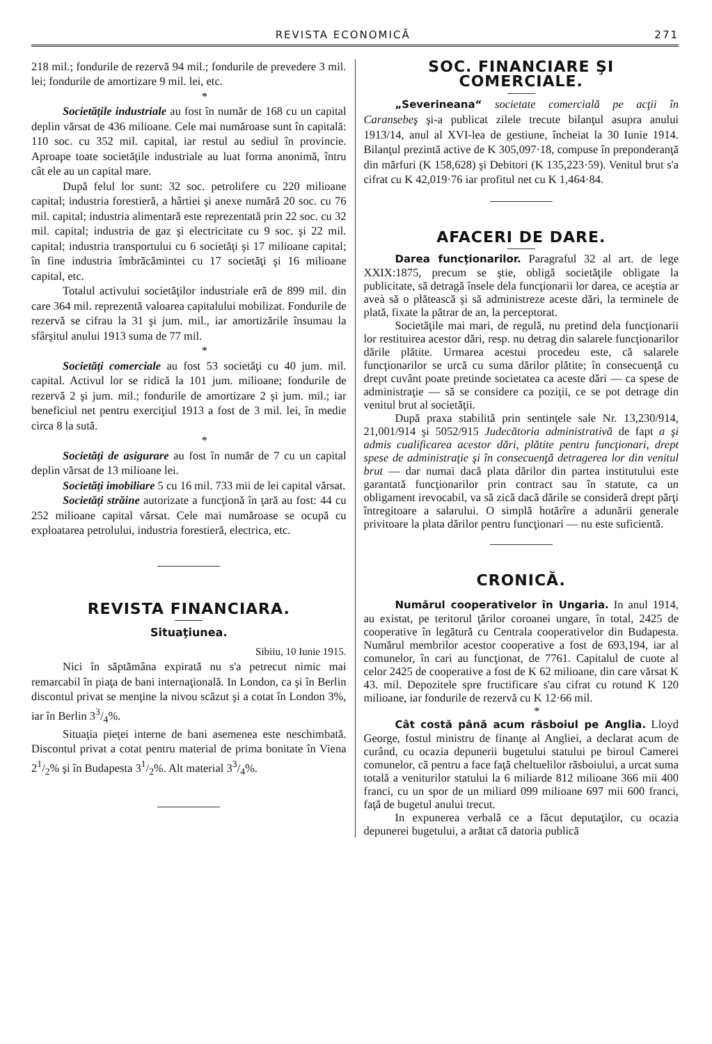REVISTA ECONOMICĂ 271
218 mil.; fondurile de rezervă 94 mil.; fondurile de prevedere 3 mil. lei; fondurile de amortizare 9 mil. lei, etc.
*
Societăţile industriale au fost în număr de 168 cu un capital deplin vărsat de 436 milioane. Cele mai număroase sunt în capitală: 110 soc. cu 352 mil. capital, iar restul au sediul în provincie. Aproape toate societăţile industriale au luat forma anonimă, întru cât ele au un capital mare.
După felul lor sunt: 32 soc. petrolifere cu 220 milioane capital; industria forestieră, a hârtiei şi anexe numără 20 soc. cu 76 mil. capital; industria alimentară este reprezentată prin 22 soc. cu 32 mil. capital; industria de gaz şi electricitate cu 9 soc. şi 22 mil. capital; industria transportului cu 6 societăţi şi 17 milioane capital; în fine industria îmbrăcămintei cu 17 societăţi şi 16 milioane capital, etc.
Totalul activului societăţilor industriale eră de 899 mil. din care 364 mil. reprezentă valoarea capitalului mobilizat. Fondurile de rezervă se cifrau la 31 şi jum. mil., iar amortizările însumau la sfârşitul anului 1913 suma de 77 mil.
*
Societăţi comerciale au fost 53 societăţi cu 40 jum. mil. capital. Activul lor se ridică la 101 jum. milioane; fondurile de rezervă 2 şi jum. mil.; fondurile de amortizare 2 şi jum. mil.; iar beneficiul net pentru exerciţiul 1913 a fost de 3 mil. lei, în medie circa 8 la sută.
*
Societăţi de asigurare au fost în număr de 7 cu un capital deplin vărsat de 13 milioane lei.
Societăţi imobiliare 5 cu 16 mil. 733 mii de lei capital vărsat.
Societăţi străine autorizate a funcţionă în ţară au fost: 44 cu 252 milioane capital vărsat. Cele mai număroase se ocupă cu exploatarea petrolului, industria forestieră, electrica, etc.
REVISTA FINANCIARA.
Situaţiunea.
Sibiiu, 10 Iunie 1915.
Nici în săptămâna expirată nu s'a petrecut nimic mai remarcabil în piaţa de bani internaţională. In London, ca şi în Berlin discontul privat se menţine la nivou scăzut şi a cotat în London 3%, iar în Berlin 33/4%.
Situaţia pieţei interne de bani asemenea este neschimbată. Discontul privat a cotat pentru material de prima bonitate în Viena 21/2% şi în Budapesta 31/2%. Alt material 33/4%.
SOC. FINANCIARE ŞI COMERCIALE.
„Severineana“ societate comercială pe acţii în Caransebeş şi-a publicat zilele trecute bilanţul asupra anului 1913/14, anul al XVI-lea de gestiune, încheiat la 30 Iunie 1914. Bilanţul prezintă active de K 305,097·18, compuse în preponderanţă din mărfuri (K 158,628) şi Debitori (K 135,223·59). Venitul brut s'a cifrat cu K 42,019·76 iar profitul net cu K 1,464·84.
AFACERI DE DARE.
Darea funcţionarilor. Paragraful 32 al art. de lege XXIX:1875, precum se ştie, obligă societăţile obligate la publicitate, să detragă însele dela funcţionarii lor darea, ce aceştia ar aveà să o plătească şi să administreze aceste dări, la terminele de plată, fixate la pătrar de an, la perceptorat.
Societăţile mai mari, de regulă, nu pretind dela funcţionarii lor restituirea acestor dări, resp. nu detrag din salarele funcţionarilor dările plătite. Urmarea acestui procedeu este, că salarele funcţionarilor se urcă cu suma dărilor plătite; în consecuenţă cu drept cuvânt poate pretinde societatea ca aceste dări — ca spese de administraţie — să se considere ca poziţii, ce se pot detrage din venitul brut al societăţii.
După praxa stabilită prin sentinţele sale Nr. 13,230/914, 21,001/914 şi 5052/915 Judecătoria administrativă de fapt a şi admis cualificarea acestor dări, plătite pentru funcţionari, drept spese de administraţie şi în consecuenţă detragerea lor din venitul brut — dar numai dacă plata dărilor din partea institutului este garantată funcţionarilor prin contract sau în statute, ca un obligament irevocabil, va să zică dacă dările se consideră drept părţi întregitoare a salarului. O simplă hotărîre a adunării generale privitoare la plata dărilor pentru funcţionari — nu este suficientă.
CRONICĂ.
Numărul cooperativelor în Ungaria. In anul 1914, au existat, pe teritorul ţărilor coroanei ungare, în total, 2425 de cooperative în legătură cu Centrala cooperativelor din Budapesta. Numărul membrilor acestor cooperative a fost de 693,194, iar al comunelor, în cari au funcţionat, de 7761. Capitalul de cuote al celor 2425 de cooperative a fost de K 62 milioane, din care vărsat K 43. mil. Depozitele spre fructificare s'au cifrat cu rotund K 120 milioane, iar fondurile de rezervă cu K 12·66 mil.
*
Cât costă până acum răsboiul pe Anglia. Lloyd George, fostul ministru de finanţe al Angliei, a declarat acum de curând, cu ocazia depunerii bugetului statului pe biroul Camerei comunelor, că pentru a face faţă cheltuelilor răsboiului, a urcat suma totală a veniturilor statului la 6 miliarde 812 milioane 366 mii 400 franci, cu un spor de un miliard 099 milioane 697 mii 600 franci, faţă de bugetul anului trecut.
In expunerea verbală ce a făcut deputaţilor, cu ocazia depunerei bugetului, a arătat că datoria publică